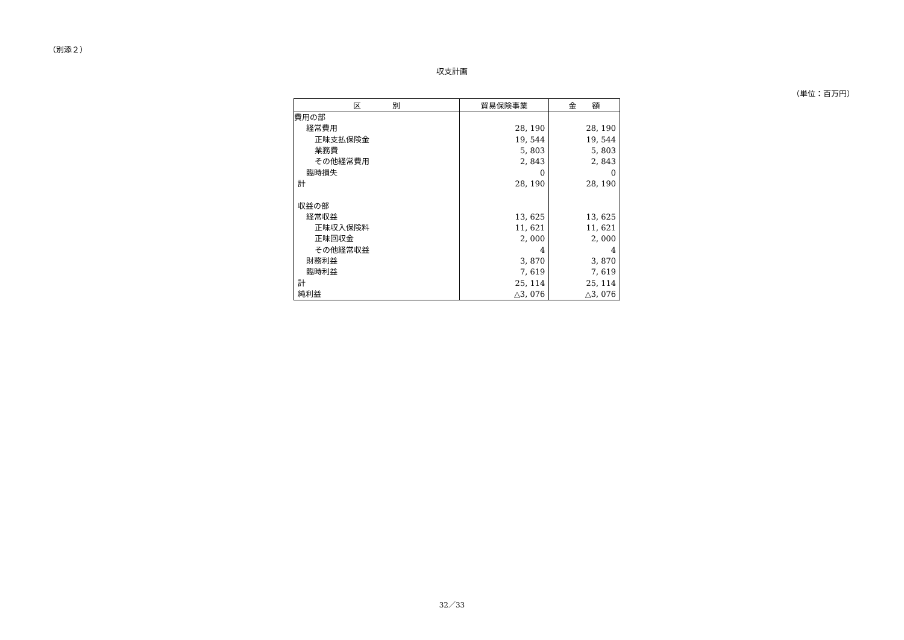（別添２）
収支計画
（単位：百万円）
| 区 別 | 貿易保険事業 | 金 額 |
| --- | --- | --- |
| 費用の部 | | |
| 経常費用 | 28, 190 | 28, 190 |
| 正味支払保険金 | 19, 544 | 19, 544 |
| 業務費 | 5, 803 | 5, 803 |
| その他経常費用 | 2, 843 | 2, 843 |
| 臨時損失 | 0 | 0 |
| 計 | 28, 190 | 28, 190 |
| 収益の部 | | |
| 経常収益 | 13, 625 | 13, 625 |
| 正味収入保険料 | 11, 621 | 11, 621 |
| 正味回収金 | 2, 000 | 2, 000 |
| その他経常収益 | 4 | 4 |
| 財務利益 | 3, 870 | 3, 870 |
| 臨時利益 | 7, 619 | 7, 619 |
| 計 | 25, 114 | 25, 114 |
| 純利益 | △3, 076 | △3, 076 |
32／33